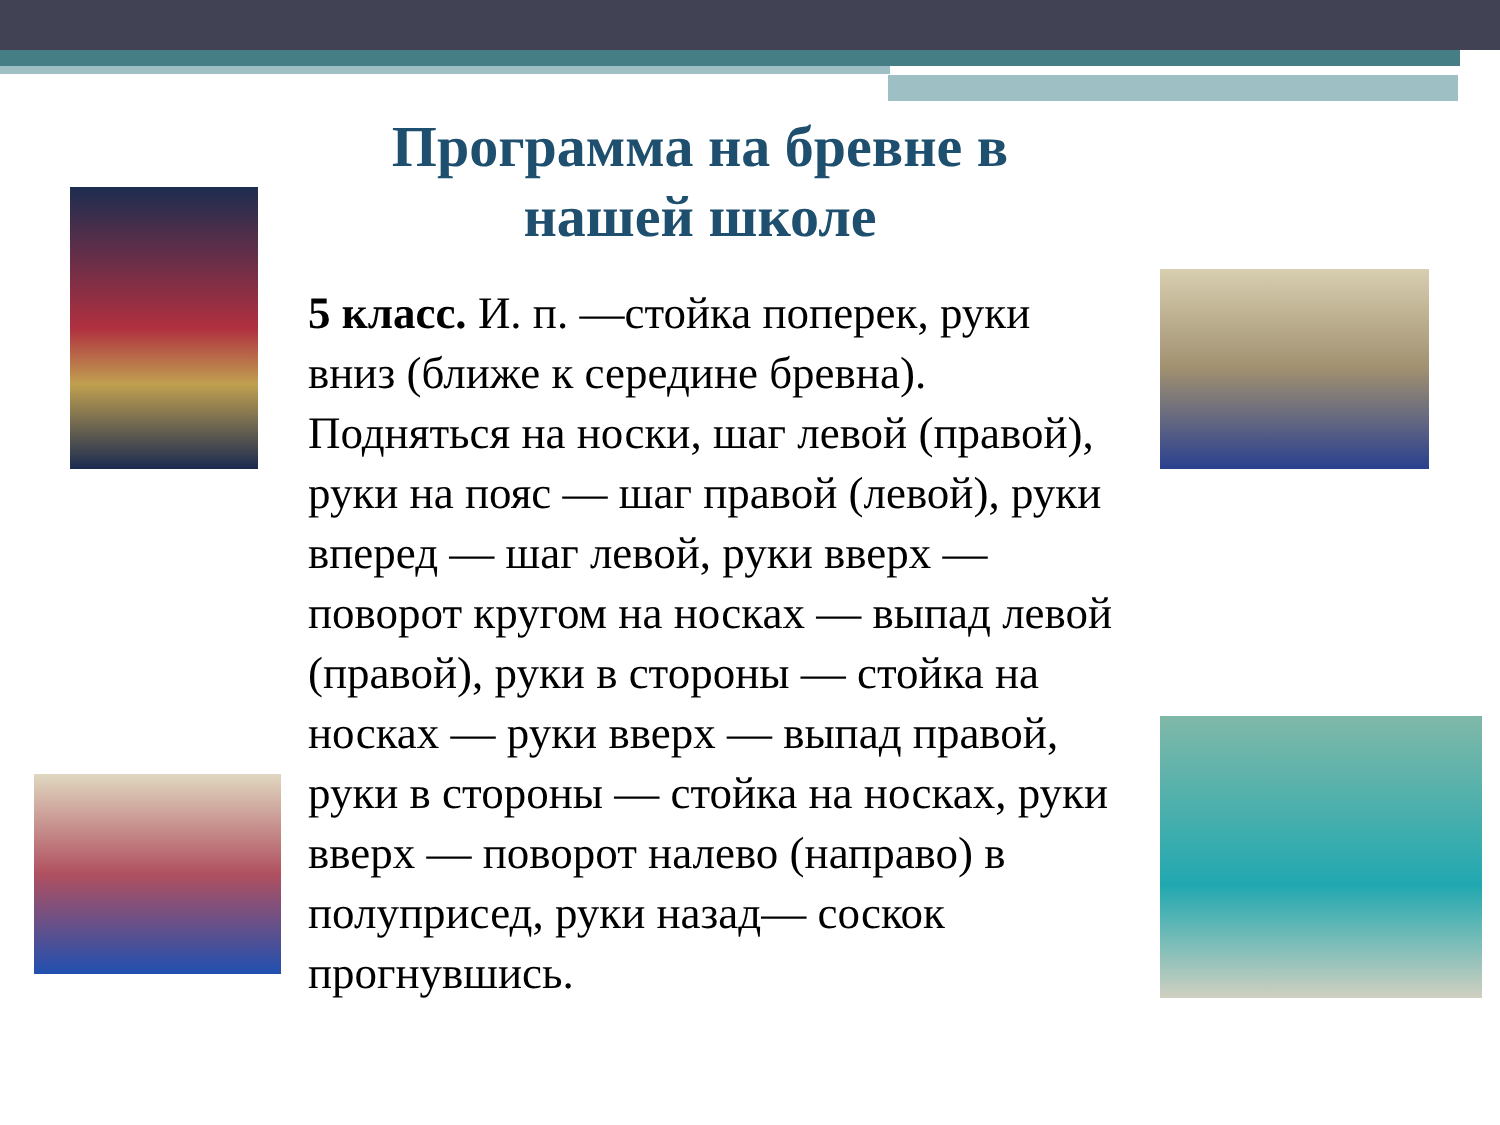Программа на бревне в нашей школе
5 класс. И. п. —стойка поперек, руки вниз (ближе к середине бревна). Подняться на носки, шаг левой (правой), руки на пояс — шаг правой (левой), руки вперед — шаг левой, руки вверх — поворот кругом на носках — выпад левой (правой), руки в стороны — стойка на носках — руки вверх — выпад правой, руки в стороны — стойка на носках, руки вверх — поворот налево (направо) в полуприсед, руки назад— соскок прогнувшись.